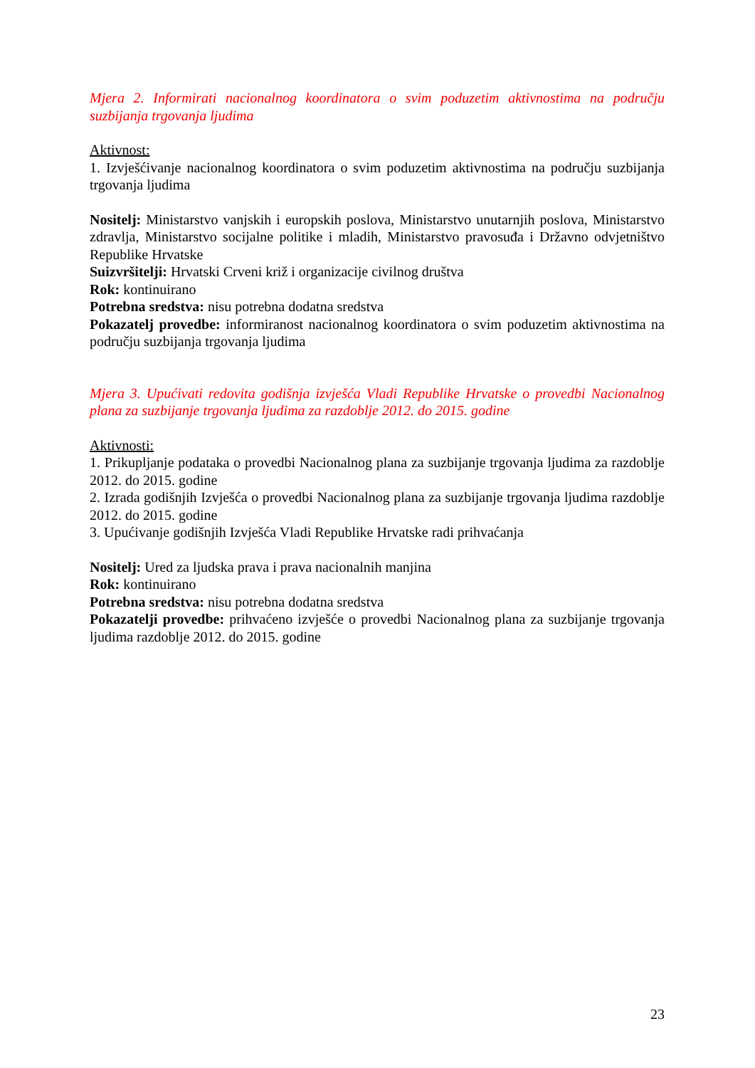Mjera 2. Informirati nacionalnog koordinatora o svim poduzetim aktivnostima na području suzbijanja trgovanja ljudima
Aktivnost:
1. Izvješćivanje nacionalnog koordinatora o svim poduzetim aktivnostima na području suzbijanja trgovanja ljudima
Nositelj: Ministarstvo vanjskih i europskih poslova, Ministarstvo unutarnjih poslova, Ministarstvo zdravlja, Ministarstvo socijalne politike i mladih, Ministarstvo pravosuđa i Državno odvjetništvo Republike Hrvatske
Suizvršitelji: Hrvatski Crveni križ i organizacije civilnog društva
Rok: kontinuirano
Potrebna sredstva: nisu potrebna dodatna sredstva
Pokazatelj provedbe: informiranost nacionalnog koordinatora o svim poduzetim aktivnostima na području suzbijanja trgovanja ljudima
Mjera 3. Upućivati redovita godišnja izvješća Vladi Republike Hrvatske o provedbi Nacionalnog plana za suzbijanje trgovanja ljudima za razdoblje 2012. do 2015. godine
Aktivnosti:
1. Prikupljanje podataka o provedbi Nacionalnog plana za suzbijanje trgovanja ljudima za razdoblje 2012. do 2015. godine
2. Izrada godišnjih Izvješća o provedbi Nacionalnog plana za suzbijanje trgovanja ljudima razdoblje 2012. do 2015. godine
3. Upućivanje godišnjih Izvješća Vladi Republike Hrvatske radi prihvaćanja
Nositelj: Ured za ljudska prava i prava nacionalnih manjina
Rok: kontinuirano
Potrebna sredstva: nisu potrebna dodatna sredstva
Pokazatelji provedbe: prihvaćeno izvješće o provedbi Nacionalnog plana za suzbijanje trgovanja ljudima razdoblje 2012. do 2015. godine
23